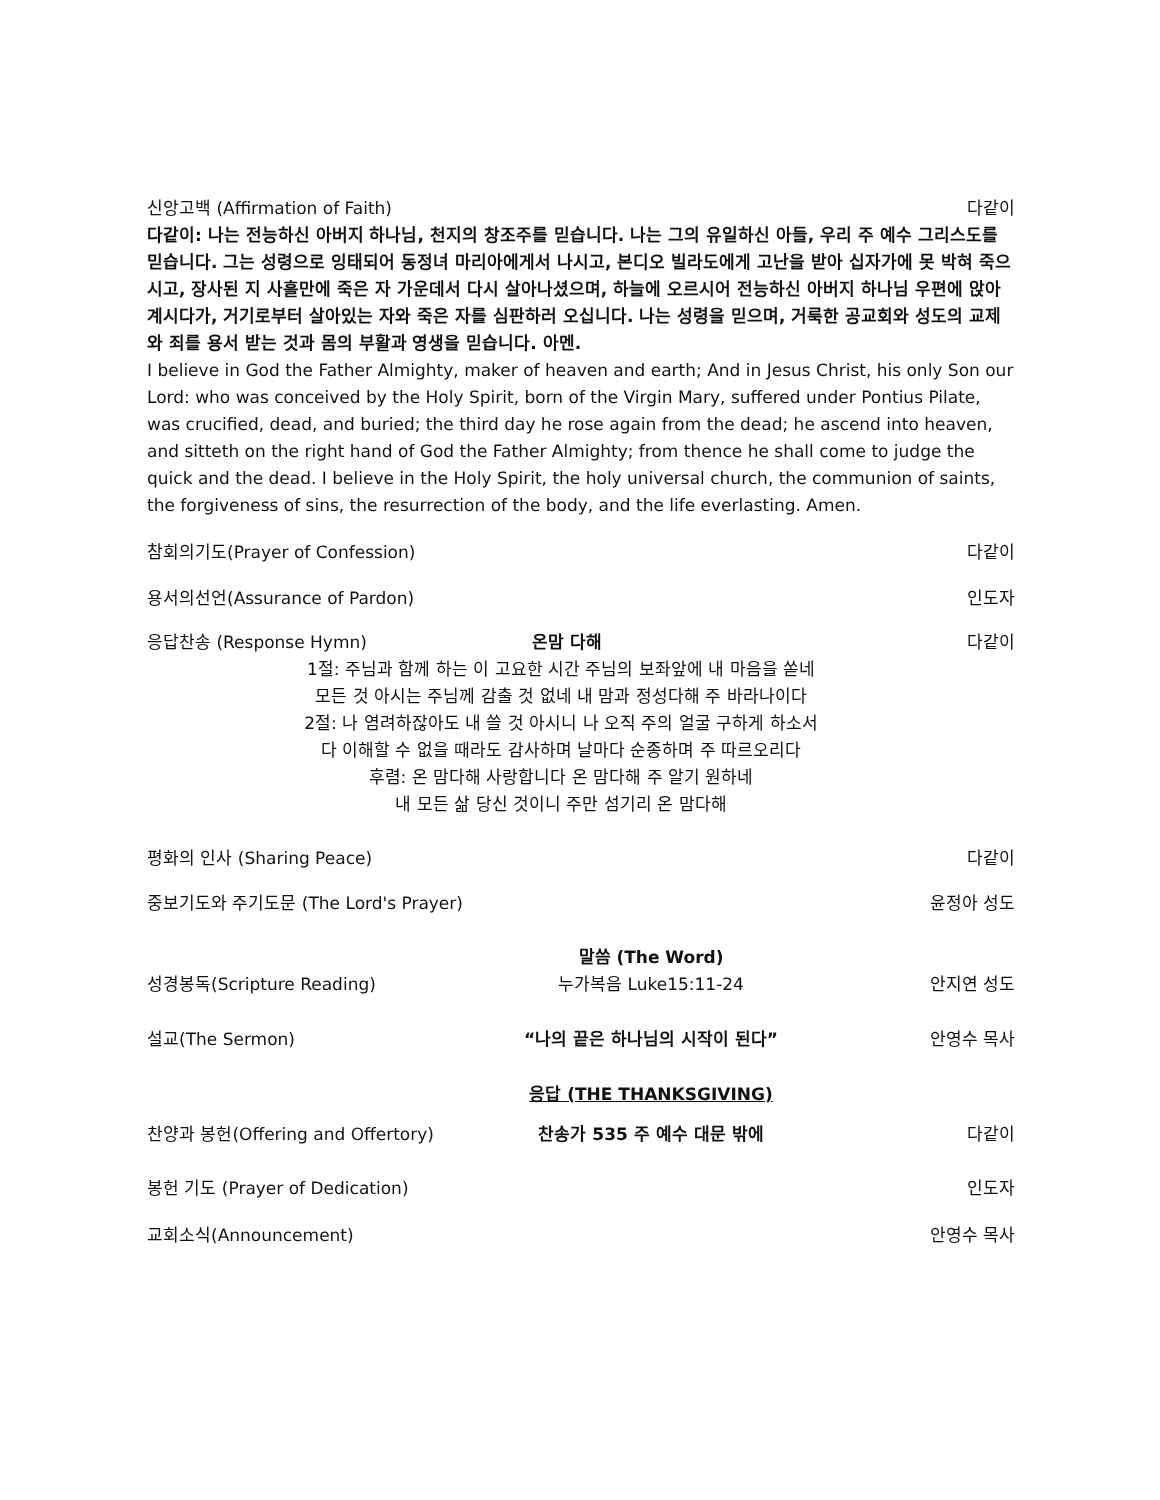신앙고백 (Affirmation of Faith) 다같이
다같이: 나는 전능하신 아버지 하나님, 천지의 창조주를 믿습니다. 나는 그의 유일하신 아들, 우리 주 예수 그리스도를 믿습니다. 그는 성령으로 잉태되어 동정녀 마리아에게서 나시고, 본디오 빌라도에게 고난을 받아 십자가에 못 박혀 죽으시고, 장사된 지 사흘만에 죽은 자 가운데서 다시 살아나셨으며, 하늘에 오르시어 전능하신 아버지 하나님 우편에 앉아 계시다가, 거기로부터 살아있는 자와 죽은 자를 심판하러 오십니다. 나는 성령을 믿으며, 거룩한 공교회와 성도의 교제와 죄를 용서 받는 것과 몸의 부활과 영생을 믿습니다. 아멘.
I believe in God the Father Almighty, maker of heaven and earth; And in Jesus Christ, his only Son our Lord: who was conceived by the Holy Spirit, born of the Virgin Mary, suffered under Pontius Pilate, was crucified, dead, and buried; the third day he rose again from the dead; he ascend into heaven, and sitteth on the right hand of God the Father Almighty; from thence he shall come to judge the quick and the dead. I believe in the Holy Spirit, the holy universal church, the communion of saints, the forgiveness of sins, the resurrection of the body, and the life everlasting. Amen.
참회의기도(Prayer of Confession) 다같이
용서의선언(Assurance of Pardon) 인도자
응답찬송 (Response Hymn) 온맘 다해 다같이
1절: 주님과 함께 하는 이 고요한 시간 주님의 보좌앞에 내 마음을 쏟네
모든 것 아시는 주님께 감출 것 없네 내 맘과 정성다해 주 바라나이다
2절: 나 염려하잖아도 내 쓸 것 아시니 나 오직 주의 얼굴 구하게 하소서
다 이해할 수 없을 때라도 감사하며 날마다 순종하며 주 따르오리다
후렴: 온 맘다해 사랑합니다 온 맘다해 주 알기 원하네
내 모든 삶 당신 것이니 주만 섬기리 온 맘다해
평화의 인사 (Sharing Peace) 다같이
중보기도와 주기도문 (The Lord's Prayer) 윤정아 성도
말씀 (The Word)
성경봉독(Scripture Reading) 누가복음 Luke15:11-24 안지연 성도
설교(The Sermon) “나의 끝은 하나님의 시작이 된다” 안영수 목사
응답 (THE THANKSGIVING)
찬양과 봉헌(Offering and Offertory) 찬송가 535 주 예수 대문 밖에 다같이
봉헌 기도 (Prayer of Dedication) 인도자
교회소식(Announcement) 안영수 목사